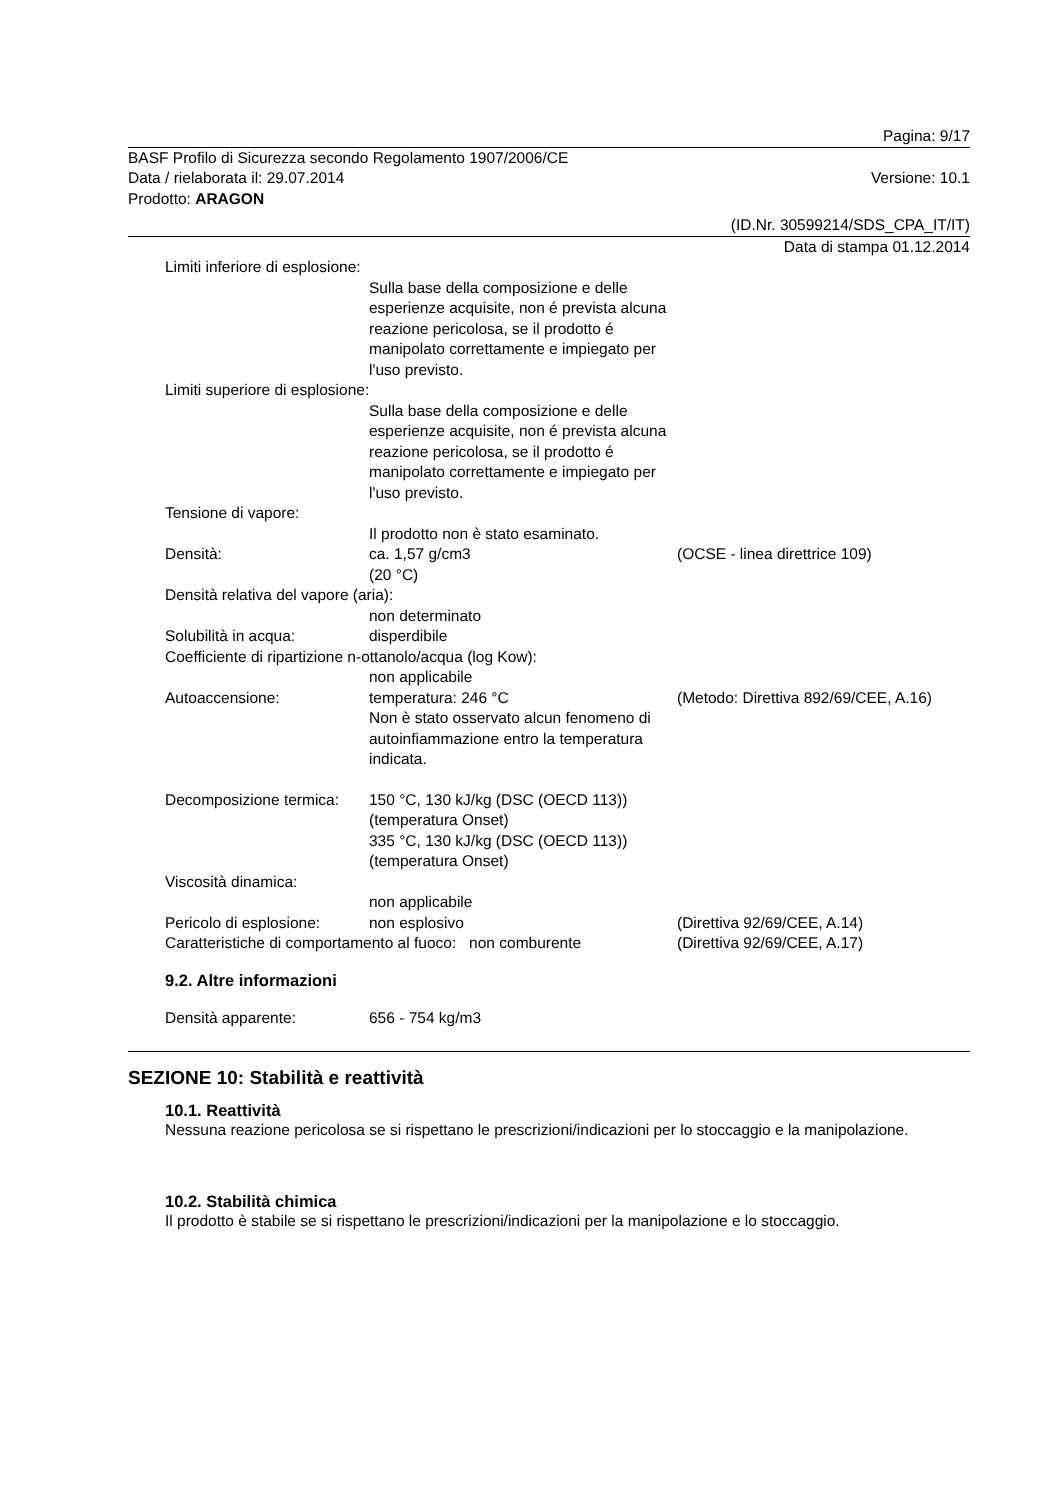Pagina: 9/17
BASF Profilo di Sicurezza secondo Regolamento 1907/2006/CE
Data / rielaborata il: 29.07.2014 Versione: 10.1
Prodotto: ARAGON
(ID.Nr. 30599214/SDS_CPA_IT/IT)
Data di stampa 01.12.2014
Limiti inferiore di esplosione:
Sulla base della composizione e delle esperienze acquisite, non é prevista alcuna reazione pericolosa, se il prodotto é manipolato correttamente e impiegato per l'uso previsto.
Limiti superiore di esplosione:
Sulla base della composizione e delle esperienze acquisite, non é prevista alcuna reazione pericolosa, se il prodotto é manipolato correttamente e impiegato per l'uso previsto.
Tensione di vapore:
Il prodotto non è stato esaminato.
Densità: ca. 1,57 g/cm3
(20 °C)
(OCSE - linea direttrice 109)
Densità relativa del vapore (aria):
non determinato
Solubilità in acqua: disperdibile
Coefficiente di ripartizione n-ottanolo/acqua (log Kow):
non applicabile
Autoaccensione: temperatura: 246 °C
Non è stato osservato alcun fenomeno di autoinfiammazione entro la temperatura indicata.
(Metodo: Direttiva 892/69/CEE, A.16)
Decomposizione termica:
150 °C, 130 kJ/kg (DSC (OECD 113)) (temperatura Onset)
335 °C, 130 kJ/kg (DSC (OECD 113)) (temperatura Onset)
Viscosità dinamica:
non applicabile
Pericolo di esplosione:
non esplosivo (Direttiva 92/69/CEE, A.14)
Caratteristiche di comportamento al fuoco: non comburente
(Direttiva 92/69/CEE, A.17)
9.2. Altre informazioni
Densità apparente: 656 - 754 kg/m3
SEZIONE 10: Stabilità e reattività
10.1. Reattività
Nessuna reazione pericolosa se si rispettano le prescrizioni/indicazioni per lo stoccaggio e la manipolazione.
10.2. Stabilità chimica
Il prodotto è stabile se si rispettano le prescrizioni/indicazioni per la manipolazione e lo stoccaggio.